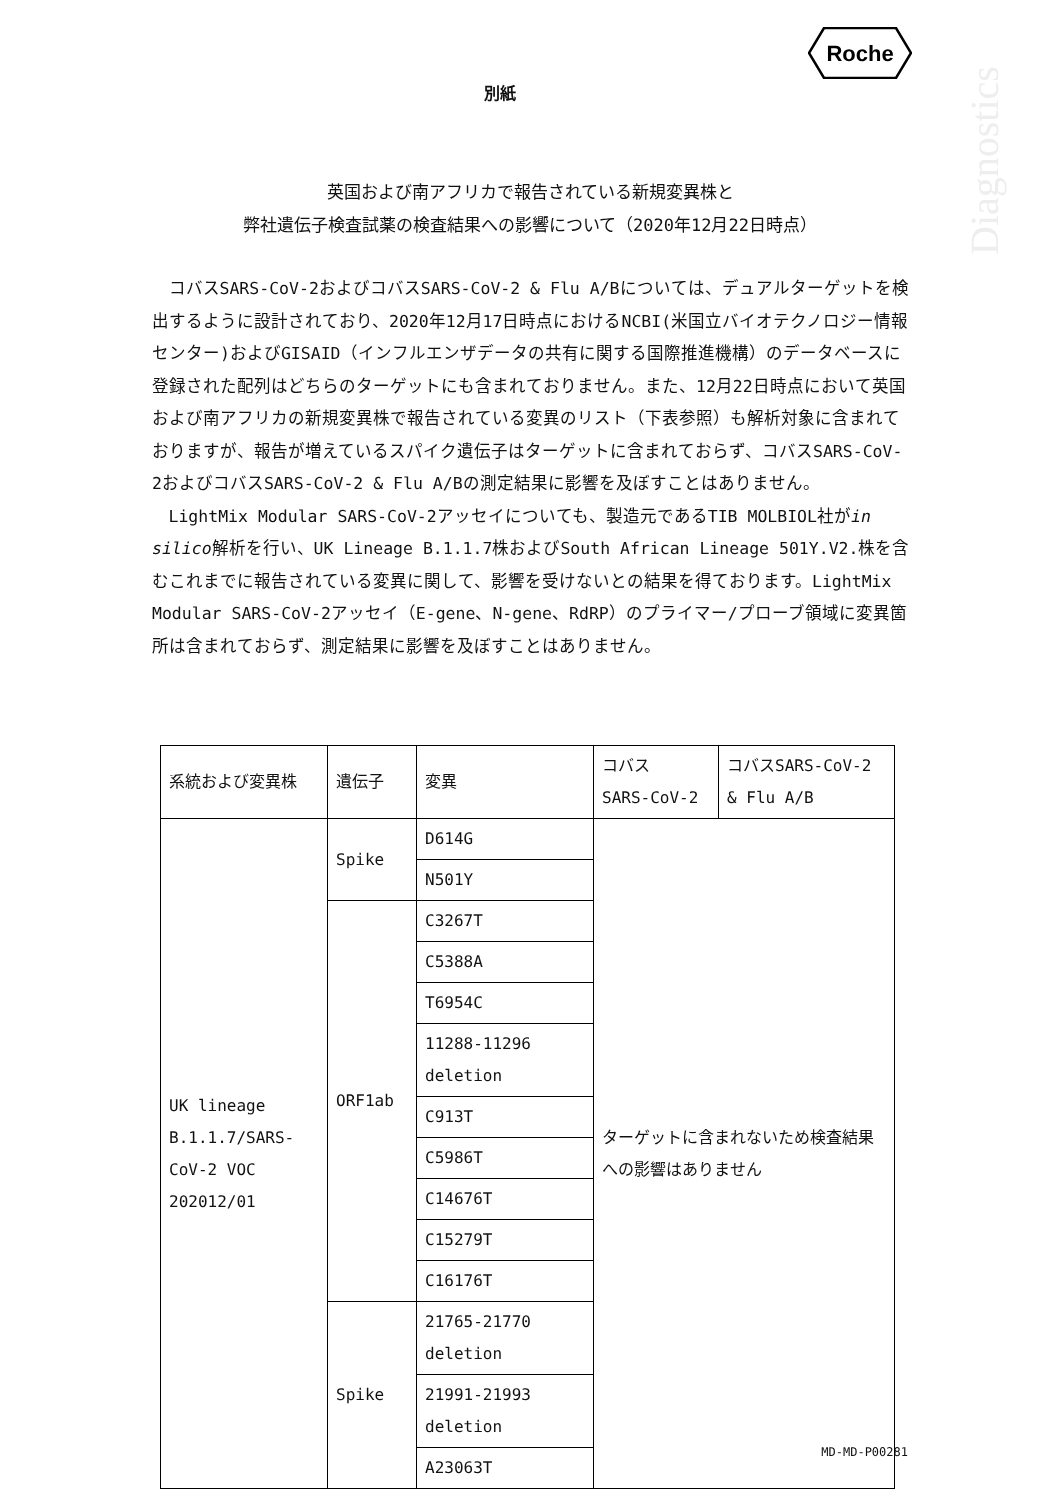Roche
Diagnostics
別紙
英国および南アフリカで報告されている新規変異株と
弊社遺伝子検査試薬の検査結果への影響について（2020年12月22日時点）
コバスSARS-CoV-2およびコバスSARS-CoV-2 & Flu A/Bについては、デュアルターゲットを検出するように設計されており、2020年12月17日時点におけるNCBI(米国立バイオテクノロジー情報センター)およびGISAID（インフルエンザデータの共有に関する国際推進機構）のデータベースに登録された配列はどちらのターゲットにも含まれておりません。また、12月22日時点において英国および南アフリカの新規変異株で報告されている変異のリスト（下表参照）も解析対象に含まれておりますが、報告が増えているスパイク遺伝子はターゲットに含まれておらず、コバスSARS-CoV-2およびコバスSARS-CoV-2 & Flu A/Bの測定結果に影響を及ぼすことはありません。
LightMix Modular SARS-CoV-2アッセイについても、製造元であるTIB MOLBIOL社がin silico解析を行い、UK Lineage B.1.1.7株およびSouth African Lineage 501Y.V2.株を含むこれまでに報告されている変異に関して、影響を受けないとの結果を得ております。LightMix Modular SARS-CoV-2アッセイ（E-gene、N-gene、RdRP）のプライマー/プローブ領域に変異箇所は含まれておらず、測定結果に影響を及ぼすことはありません。
| 系統および変異株 | 遺伝子 | 変異 | コバス SARS-CoV-2 | コバスSARS-CoV-2 & Flu A/B |
| UK lineage B.1.1.7/SARS-CoV-2 VOC 202012/01 | Spike | D614G | ターゲットに含まれないため検査結果への影響はありません | |
| | | N501Y | | |
| | ORF1ab | C3267T | | |
| | | C5388A | | |
| | | T6954C | | |
| | | 11288-11296 deletion | | |
| | | C913T | | |
| | | C5986T | | |
| | | C14676T | | |
| | | C15279T | | |
| | | C16176T | | |
| | Spike | 21765-21770 deletion | | |
| | | 21991-21993 deletion | | |
| | | A23063T | | |
MD-MD-P00281